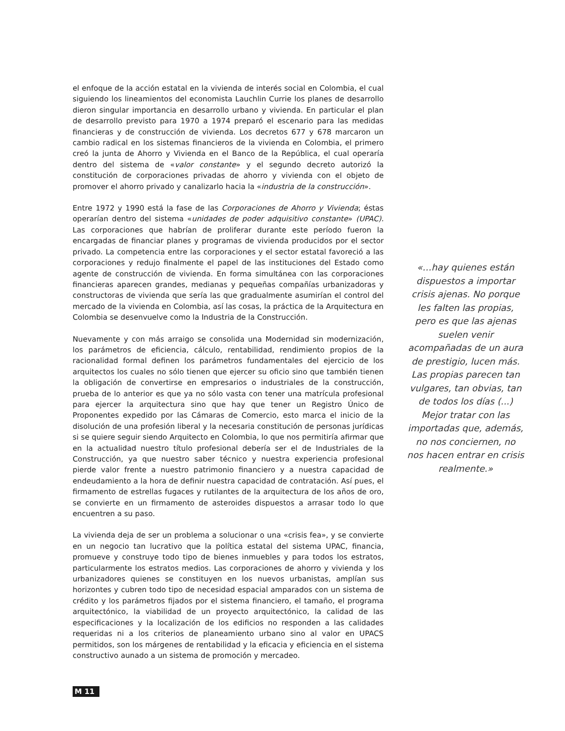el enfoque de la acción estatal en la vivienda de interés social en Colombia, el cual siguiendo los lineamientos del economista Lauchlin Currie los planes de desarrollo dieron singular importancia en desarrollo urbano y vivienda. En particular el plan de desarrollo previsto para 1970 a 1974 preparó el escenario para las medidas financieras y de construcción de vivienda. Los decretos 677 y 678 marcaron un cambio radical en los sistemas financieros de la vivienda en Colombia, el primero creó la junta de Ahorro y Vivienda en el Banco de la República, el cual operaría dentro del sistema de «valor constante» y el segundo decreto autorizó la constitución de corporaciones privadas de ahorro y vivienda con el objeto de promover el ahorro privado y canalizarlo hacia la «industria de la construcción».
Entre 1972 y 1990 está la fase de las Corporaciones de Ahorro y Vivienda; éstas operarían dentro del sistema «unidades de poder adquisitivo constante» (UPAC). Las corporaciones que habrían de proliferar durante este período fueron la encargadas de financiar planes y programas de vivienda producidos por el sector privado. La competencia entre las corporaciones y el sector estatal favoreció a las corporaciones y redujo finalmente el papel de las instituciones del Estado como agente de construcción de vivienda. En forma simultánea con las corporaciones financieras aparecen grandes, medianas y pequeñas compañías urbanizadoras y constructoras de vivienda que sería las que gradualmente asumirían el control del mercado de la vivienda en Colombia, así las cosas, la práctica de la Arquitectura en Colombia se desenvuelve como la Industria de la Construcción.
Nuevamente y con más arraigo se consolida una Modernidad sin modernización, los parámetros de eficiencia, cálculo, rentabilidad, rendimiento propios de la racionalidad formal definen los parámetros fundamentales del ejercicio de los arquitectos los cuales no sólo tienen que ejercer su oficio sino que también tienen la obligación de convertirse en empresarios o industriales de la construcción, prueba de lo anterior es que ya no sólo vasta con tener una matrícula profesional para ejercer la arquitectura sino que hay que tener un Registro Único de Proponentes expedido por las Cámaras de Comercio, esto marca el inicio de la disolución de una profesión liberal y la necesaria constitución de personas jurídicas si se quiere seguir siendo Arquitecto en Colombia, lo que nos permitiría afirmar que en la actualidad nuestro título profesional debería ser el de Industriales de la Construcción, ya que nuestro saber técnico y nuestra experiencia profesional pierde valor frente a nuestro patrimonio financiero y a nuestra capacidad de endeudamiento a la hora de definir nuestra capacidad de contratación. Así pues, el firmamento de estrellas fugaces y rutilantes de la arquitectura de los años de oro, se convierte en un firmamento de asteroides dispuestos a arrasar todo lo que encuentren a su paso.
La vivienda deja de ser un problema a solucionar o una «crisis fea», y se convierte en un negocio tan lucrativo que la política estatal del sistema UPAC, financia, promueve y construye todo tipo de bienes inmuebles y para todos los estratos, particularmente los estratos medios. Las corporaciones de ahorro y vivienda y los urbanizadores quienes se constituyen en los nuevos urbanistas, amplían sus horizontes y cubren todo tipo de necesidad espacial amparados con un sistema de crédito y los parámetros fijados por el sistema financiero, el tamaño, el programa arquitectónico, la viabilidad de un proyecto arquitectónico, la calidad de las especificaciones y la localización de los edificios no responden a las calidades requeridas ni a los criterios de planeamiento urbano sino al valor en UPACS permitidos, son los márgenes de rentabilidad y la eficacia y eficiencia en el sistema constructivo aunado a un sistema de promoción y mercadeo.
«…hay quienes están dispuestos a importar crisis ajenas. No porque les falten las propias, pero es que las ajenas suelen venir acompañadas de un aura de prestigio, lucen más. Las propias parecen tan vulgares, tan obvias, tan de todos los días (...) Mejor tratar con las importadas que, además, no nos conciernen, no nos hacen entrar en crisis realmente.»
M 11